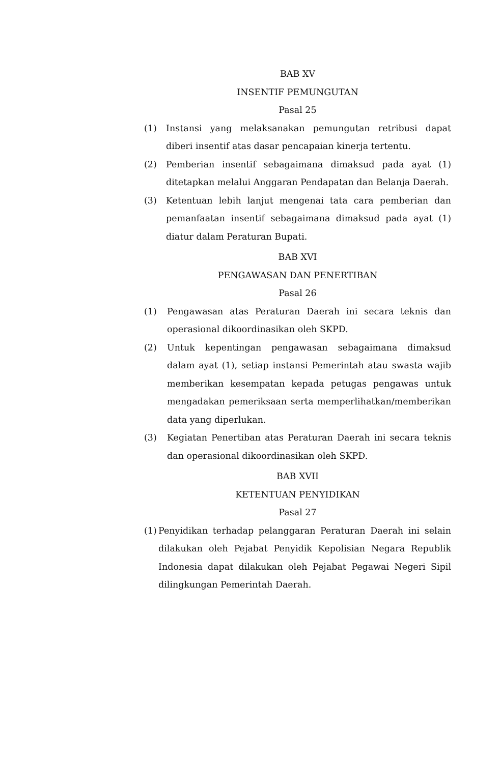BAB XV
INSENTIF PEMUNGUTAN
Pasal 25
(1) Instansi yang melaksanakan pemungutan retribusi dapat diberi insentif atas dasar pencapaian kinerja tertentu.
(2) Pemberian insentif sebagaimana dimaksud pada ayat (1) ditetapkan melalui Anggaran Pendapatan dan Belanja Daerah.
(3) Ketentuan lebih lanjut mengenai tata cara pemberian dan pemanfaatan insentif sebagaimana dimaksud pada ayat (1) diatur dalam Peraturan Bupati.
BAB XVI
PENGAWASAN DAN PENERTIBAN
Pasal 26
(1) Pengawasan atas Peraturan Daerah ini secara teknis dan operasional dikoordinasikan oleh SKPD.
(2) Untuk kepentingan pengawasan sebagaimana dimaksud dalam ayat (1), setiap instansi Pemerintah atau swasta wajib memberikan kesempatan kepada petugas pengawas untuk mengadakan pemeriksaan serta memperlihatkan/memberikan data yang diperlukan.
(3) Kegiatan Penertiban atas Peraturan Daerah ini secara teknis dan operasional dikoordinasikan oleh SKPD.
BAB XVII
KETENTUAN PENYIDIKAN
Pasal 27
(1)
Penyidikan terhadap pelanggaran Peraturan Daerah ini selain dilakukan oleh Pejabat Penyidik Kepolisian Negara Republik Indonesia dapat dilakukan oleh Pejabat Pegawai Negeri Sipil dilingkungan Pemerintah Daerah.